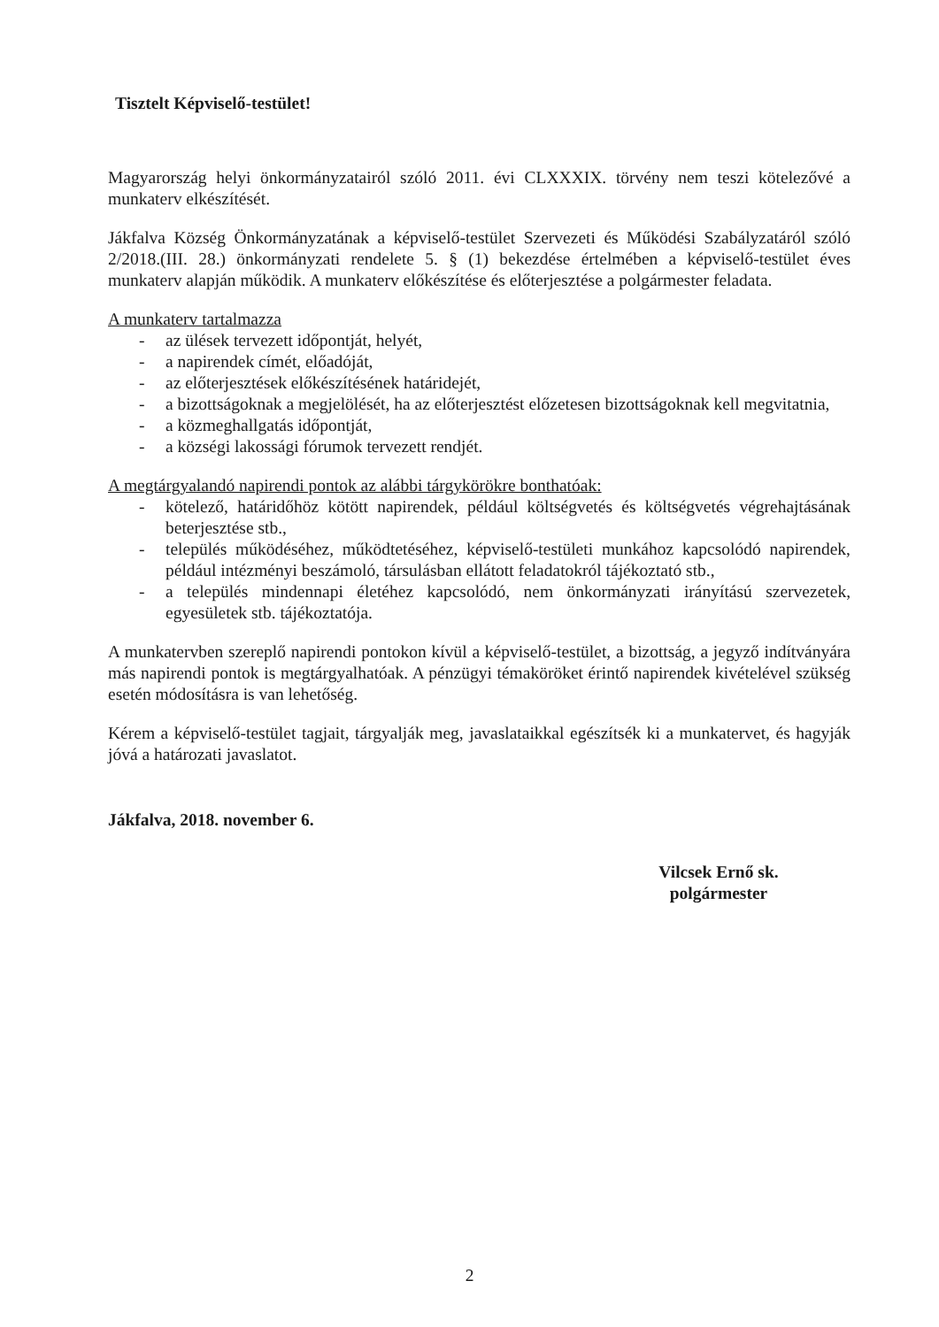Tisztelt Képviselő-testület!
Magyarország helyi önkormányzatairól szóló 2011. évi CLXXXIX. törvény nem teszi kötelezővé a munkaterv elkészítését.
Jákfalva Község Önkormányzatának a képviselő-testület Szervezeti és Működési Szabályzatáról szóló 2/2018.(III. 28.) önkormányzati rendelete 5. § (1) bekezdése értelmében a képviselő-testület éves munkaterv alapján működik. A munkaterv előkészítése és előterjesztése a polgármester feladata.
A munkaterv tartalmazza
- az ülések tervezett időpontját, helyét,
- a napirendek címét, előadóját,
- az előterjesztések előkészítésének határidejét,
- a bizottságoknak a megjelölését, ha az előterjesztést előzetesen bizottságoknak kell megvitatnia,
- a közmeghallgatás időpontját,
- a községi lakossági fórumok tervezett rendjét.
A megtárgyalandó napirendi pontok az alábbi tárgykörökre bonthatóak:
- kötelező, határidőhöz kötött napirendek, például költségvetés és költségvetés végrehajtásának beterjesztése stb.,
- település működéséhez, működtetéséhez, képviselő-testületi munkához kapcsolódó napirendek, például intézményi beszámoló, társulásban ellátott feladatokról tájékoztató stb.,
- a település mindennapi életéhez kapcsolódó, nem önkormányzati irányítású szervezetek, egyesületek stb. tájékoztatója.
A munkatervben szereplő napirendi pontokon kívül a képviselő-testület, a bizottság, a jegyző indítványára más napirendi pontok is megtárgyalhatóak. A pénzügyi témaköröket érintő napirendek kivételével szükség esetén módosításra is van lehetőség.
Kérem a képviselő-testület tagjait, tárgyalják meg, javaslataikkal egészítsék ki a munkatervet, és hagyják jóvá a határozati javaslatot.
Jákfalva, 2018. november 6.
Vilcsek Ernő sk.
polgármester
2